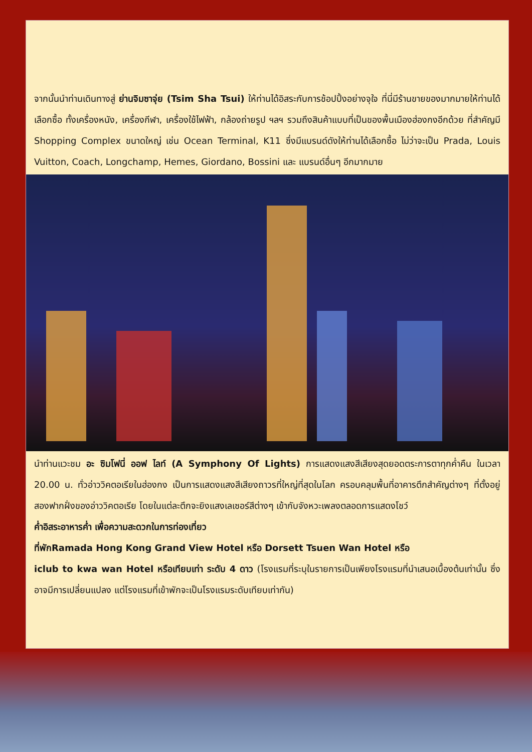จากนั้นนำท่านเดินทางสู่ ย่านจิมซาจุ่ย (Tsim Sha Tsui) ให้ท่านได้อิสระกับการช้อปปิ้งอย่างจุใจ ที่นี่มีร้านขายของมากมายให้ท่านได้เลือกซื้อ ทั้งเครื่องหนัง, เครื่องกีฬา, เครื่องใช้ไฟฟ้า, กล้องถ่ายรูป ฯลฯ รวมถึงสินค้าแบบที่เป็นของพื้นเมืองฮ่องกงอีกด้วย ที่สำคัญมี Shopping Complex ขนาดใหญ่ เช่น Ocean Terminal, K11 ซึ่งมีแบรนด์ดังให้ท่านได้เลือกซื้อ ไม่ว่าจะเป็น Prada, Louis Vuitton, Coach, Longchamp, Hemes, Giordano, Bossini และ แบรนด์อื่นๆ อีกมากมาย
นำท่านแวะชม อะ ซิมโฟนี่ ออฟ ไลท์ (A Symphony Of Lights) การแสดงแสงสีเสียงสุดยอดตระการตาทุกค่ำคืน ในเวลา 20.00 น. ทั่วอ่าววิคตอเรียในฮ่องกง เป็นการแสดงแสงสีเสียงถาวรที่ใหญ่ที่สุดในโลก ครอบคลุมพื้นที่อาคารตึกสำคัญต่างๆ ที่ตั้งอยู่สองฟากฝั่งของอ่าววิคตอเรีย โดยในแต่ละตึกจะยิงแสงเลเซอร์สีต่างๆ เข้ากับจังหวะเพลงตลอดการแสดงโชว์
ค่ำ อิสระอาหารค่ำ เพื่อความสะดวกในการท่องเที่ยว
ที่พัก Ramada Hong Kong Grand View Hotel หรือ Dorsett Tsuen Wan Hotel หรือ
iclub to kwa wan Hotel หรือเทียบเท่า ระดับ 4 ดาว (โรงแรมที่ระบุในรายการเป็นเพียงโรงแรมที่นำเสนอเบื้องต้นเท่านั้น ซึ่งอาจมีการเปลี่ยนแปลง แต่โรงแรมที่เข้าพักจะเป็นโรงแรมระดับเทียบเท่ากัน)